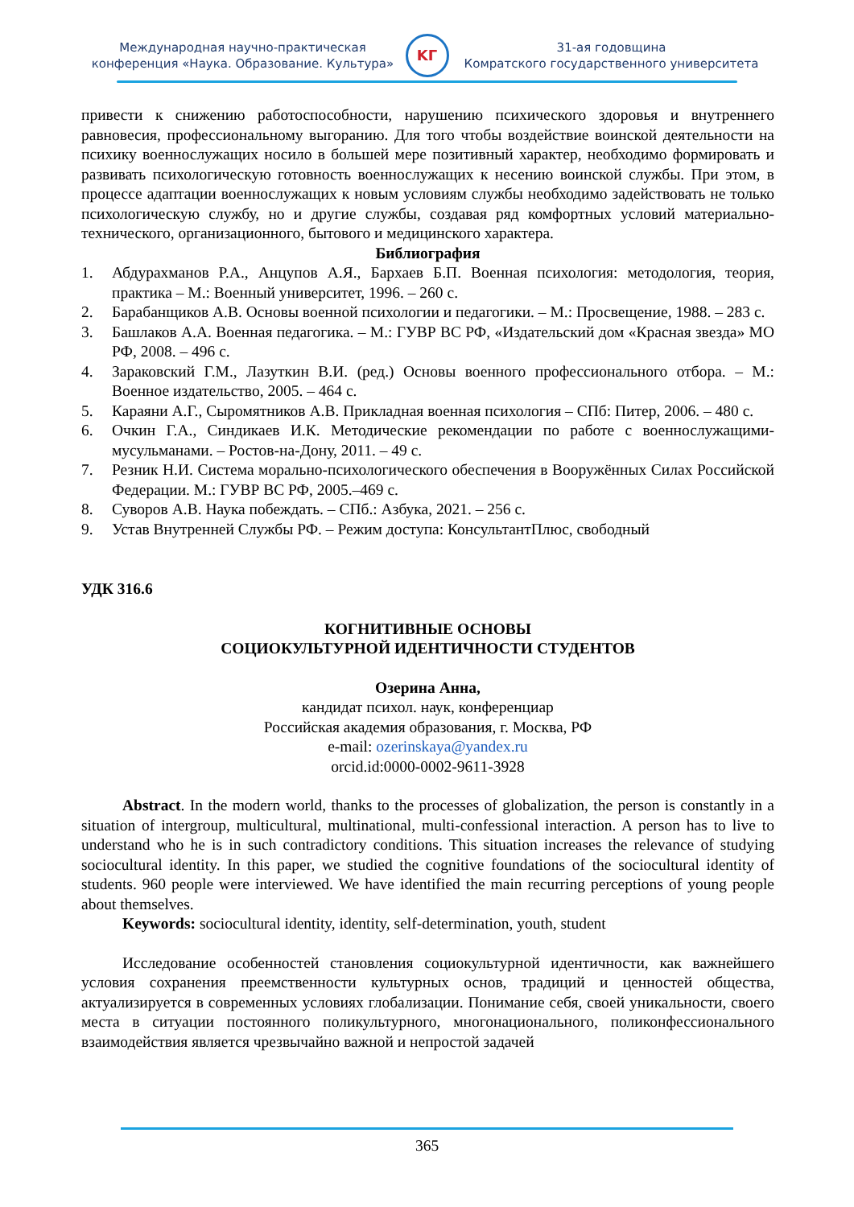Международная научно-практическая
конференция «Наука. Образование. Культура»
KГ
31-ая годовщина
Комратского государственного университета
привести к снижению работоспособности, нарушению психического здоровья и внутреннего равновесия, профессиональному выгоранию. Для того чтобы воздействие воинской деятельности на психику военнослужащих носило в большей мере позитивный характер, необходимо формировать и развивать психологическую готовность военнослужащих к несению воинской службы. При этом, в процессе адаптации военнослужащих к новым условиям службы необходимо задействовать не только психологическую службу, но и другие службы, создавая ряд комфортных условий материально-технического, организационного, бытового и медицинского характера.
Библиография
1. Абдурахманов Р.А., Анцупов А.Я., Бархаев Б.П. Военная психология: методология, теория, практика – М.: Военный университет, 1996. – 260 с.
2. Барабанщиков А.В. Основы военной психологии и педагогики. – М.: Просвещение, 1988. – 283 с.
3. Башлаков А.А. Военная педагогика. – М.: ГУВР ВС РФ, «Издательский дом «Красная звезда» МО РФ, 2008. – 496 с.
4. Зараковский Г.М., Лазуткин В.И. (ред.) Основы военного профессионального отбора. – М.: Военное издательство, 2005. – 464 с.
5. Караяни А.Г., Сыромятников А.В. Прикладная военная психология – СПб: Питер, 2006. – 480 с.
6. Очкин Г.А., Синдикаев И.К. Методические рекомендации по работе с военнослужащими-мусульманами. – Ростов-на-Дону, 2011. – 49 с.
7. Резник Н.И. Система морально-психологического обеспечения в Вооружённых Силах Российской Федерации. М.: ГУВР ВС РФ, 2005.–469 с.
8. Суворов А.В. Наука побеждать. – СПб.: Азбука, 2021. – 256 с.
9. Устав Внутренней Службы РФ. – Режим доступа: КонсультантПлюс, свободный
УДК 316.6
КОГНИТИВНЫЕ ОСНОВЫ
СОЦИОКУЛЬТУРНОЙ ИДЕНТИЧНОСТИ СТУДЕНТОВ
Озерина Анна,
кандидат психол. наук, конференциар
Российская академия образования, г. Москва, РФ
e-mail: ozerinskaya@yandex.ru
orcid.id:0000-0002-9611-3928
Abstract. In the modern world, thanks to the processes of globalization, the person is constantly in a situation of intergroup, multicultural, multinational, multi-confessional interaction. A person has to live to understand who he is in such contradictory conditions. This situation increases the relevance of studying sociocultural identity. In this paper, we studied the cognitive foundations of the sociocultural identity of students. 960 people were interviewed. We have identified the main recurring perceptions of young people about themselves.
Keywords: sociocultural identity, identity, self-determination, youth, student
Исследование особенностей становления социокультурной идентичности, как важнейшего условия сохранения преемственности культурных основ, традиций и ценностей общества, актуализируется в современных условиях глобализации. Понимание себя, своей уникальности, своего места в ситуации постоянного поликультурного, многонационального, поликонфессионального взаимодействия является чрезвычайно важной и непростой задачей
365